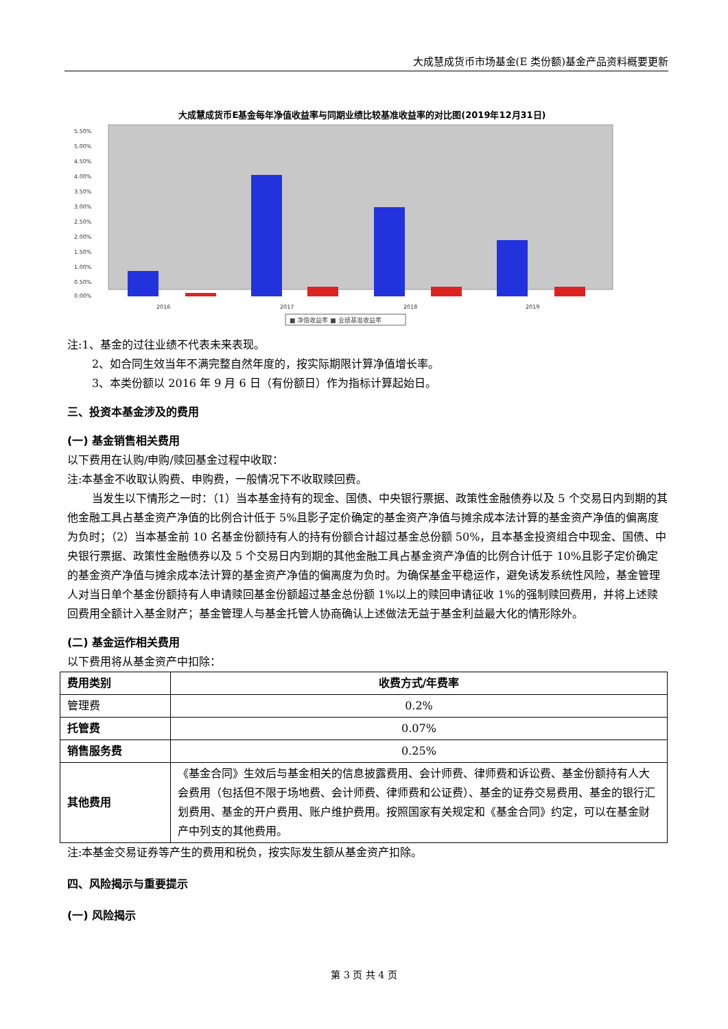大成慧成货币市场基金(E 类份额)基金产品资料概要更新
大成慧成货币E基金每年净值收益率与同期业绩比较基准收益率的对比图(2019年12月31日)
5.50%
5.00%
4.50%
4.00%
3.50%
3.00%
2.50%
2.00%
1.50%
1.00%
0.50%
0.00%
2016
2017
2018
2019
■ 净值收益率 ■ 业绩基准收益率
注:1、基金的过往业绩不代表未来表现。
2、如合同生效当年不满完整自然年度的，按实际期限计算净值增长率。
3、本类份额以 2016 年 9 月 6 日（有份额日）作为指标计算起始日。
三、投资本基金涉及的费用
(一) 基金销售相关费用
以下费用在认购/申购/赎回基金过程中收取：
注:本基金不收取认购费、申购费，一般情况下不收取赎回费。
当发生以下情形之一时：（1）当本基金持有的现金、国债、中央银行票据、政策性金融债券以及 5 个交易日内到期的其他金融工具占基金资产净值的比例合计低于 5%且影子定价确定的基金资产净值与摊余成本法计算的基金资产净值的偏离度为负时；（2）当本基金前 10 名基金份额持有人的持有份额合计超过基金总份额 50%，且本基金投资组合中现金、国债、中央银行票据、政策性金融债券以及 5 个交易日内到期的其他金融工具占基金资产净值的比例合计低于 10%且影子定价确定的基金资产净值与摊余成本法计算的基金资产净值的偏离度为负时。为确保基金平稳运作，避免诱发系统性风险，基金管理人对当日单个基金份额持有人申请赎回基金份额超过基金总份额 1%以上的赎回申请征收 1%的强制赎回费用，并将上述赎回费用全额计入基金财产；基金管理人与基金托管人协商确认上述做法无益于基金利益最大化的情形除外。
(二) 基金运作相关费用
以下费用将从基金资产中扣除：
| 费用类别 | 收费方式/年费率 |
| --- | --- |
| 管理费 | 0.2% |
| 托管费 | 0.07% |
| 销售服务费 | 0.25% |
| 其他费用 | 《基金合同》生效后与基金相关的信息披露费用、会计师费、律师费和诉讼费、基金份额持有人大会费用（包括但不限于场地费、会计师费、律师费和公证费）、基金的证券交易费用、基金的银行汇划费用、基金的开户费用、账户维护费用。按照国家有关规定和《基金合同》约定，可以在基金财产中列支的其他费用。 |
注:本基金交易证券等产生的费用和税负，按实际发生额从基金资产扣除。
四、风险揭示与重要提示
(一) 风险揭示
第 3 页 共 4 页